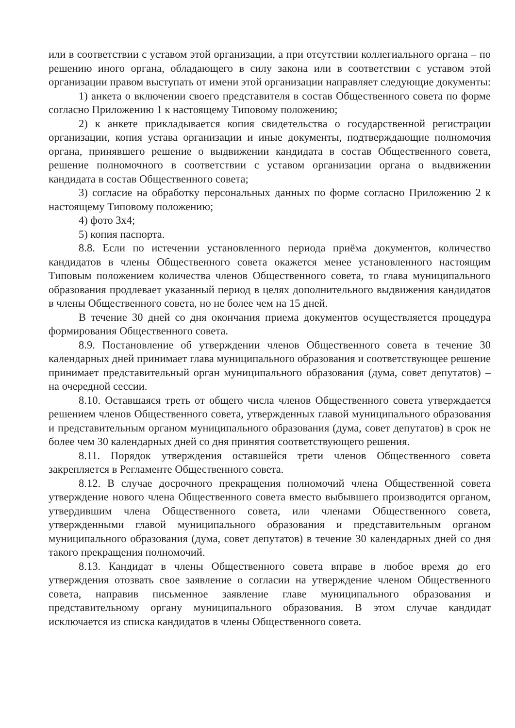или в соответствии с уставом этой организации, а при отсутствии коллегиального органа – по решению иного органа, обладающего в силу закона или в соответствии с уставом этой организации правом выступать от имени этой организации направляет следующие документы:
1) анкета о включении своего представителя в состав Общественного совета по форме согласно Приложению 1 к настоящему Типовому положению;
2) к анкете прикладывается копия свидетельства о государственной регистрации организации, копия устава организации и иные документы, подтверждающие полномочия органа, принявшего решение о выдвижении кандидата в состав Общественного совета, решение полномочного в соответствии с уставом организации органа о выдвижении кандидата в состав Общественного совета;
3) согласие на обработку персональных данных по форме согласно Приложению 2 к настоящему Типовому положению;
4) фото 3х4;
5) копия паспорта.
8.8. Если по истечении установленного периода приёма документов, количество кандидатов в члены Общественного совета окажется менее установленного настоящим Типовым положением количества членов Общественного совета, то глава муниципального образования продлевает указанный период в целях дополнительного выдвижения кандидатов в члены Общественного совета, но не более чем на 15 дней.
В течение 30 дней со дня окончания приема документов осуществляется процедура формирования Общественного совета.
8.9. Постановление об утверждении членов Общественного совета в течение 30 календарных дней принимает глава муниципального образования и соответствующее решение принимает представительный орган муниципального образования (дума, совет депутатов) – на очередной сессии.
8.10. Оставшаяся треть от общего числа членов Общественного совета утверждается решением членов Общественного совета, утвержденных главой муниципального образования и представительным органом муниципального образования (дума, совет депутатов) в срок не более чем 30 календарных дней со дня принятия соответствующего решения.
8.11. Порядок утверждения оставшейся трети членов Общественного совета закрепляется в Регламенте Общественного совета.
8.12. В случае досрочного прекращения полномочий члена Общественной совета утверждение нового члена Общественного совета вместо выбывшего производится органом, утвердившим члена Общественного совета, или членами Общественного совета, утвержденными главой муниципального образования и представительным органом муниципального образования (дума, совет депутатов) в течение 30 календарных дней со дня такого прекращения полномочий.
8.13. Кандидат в члены Общественного совета вправе в любое время до его утверждения отозвать свое заявление о согласии на утверждение членом Общественного совета, направив письменное заявление главе муниципального образования и представительному органу муниципального образования. В этом случае кандидат исключается из списка кандидатов в члены Общественного совета.